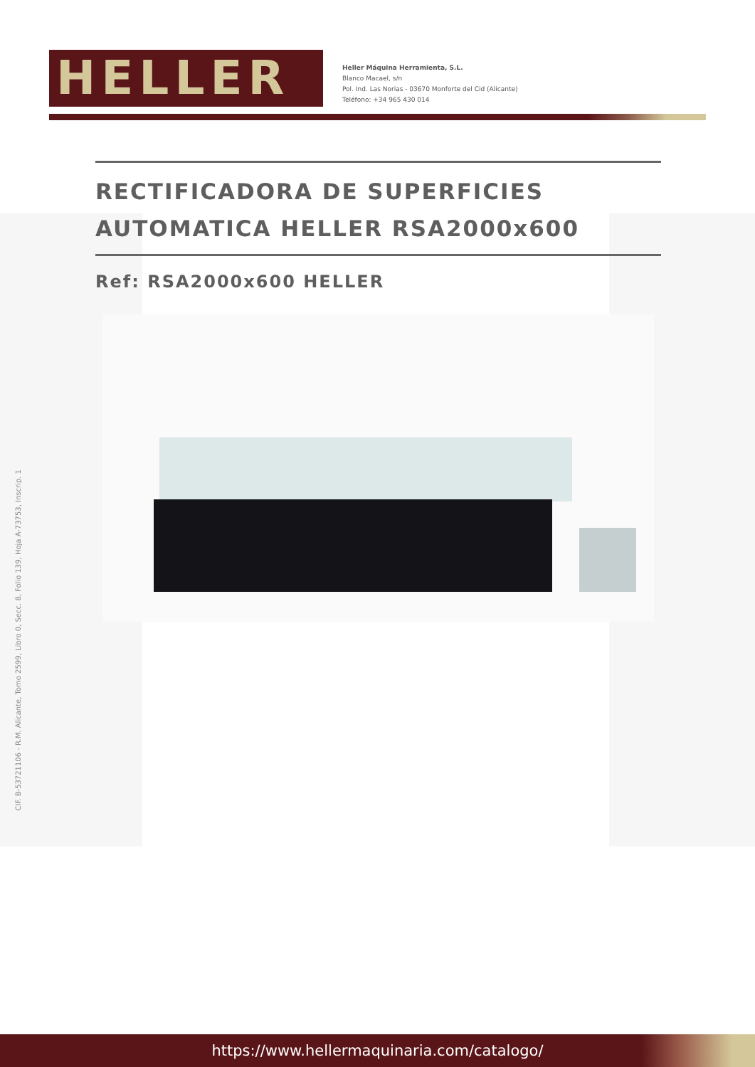HELLER
Heller Máquina Herramienta, S.L.
Blanco Macael, s/n
Pol. Ind. Las Norias - 03670 Monforte del Cid (Alicante)
Teléfono: +34 965 430 014
RECTIFICADORA DE SUPERFICIES AUTOMATICA HELLER RSA2000x600
Ref: RSA2000x600 HELLER
CIF. B-53721106 - R.M. Alicante, Tomo 2599, Libro 0, Secc. 8, Folio 139, Hoja A-73753, Inscrip. 1
https://www.hellermaquinaria.com/catalogo/